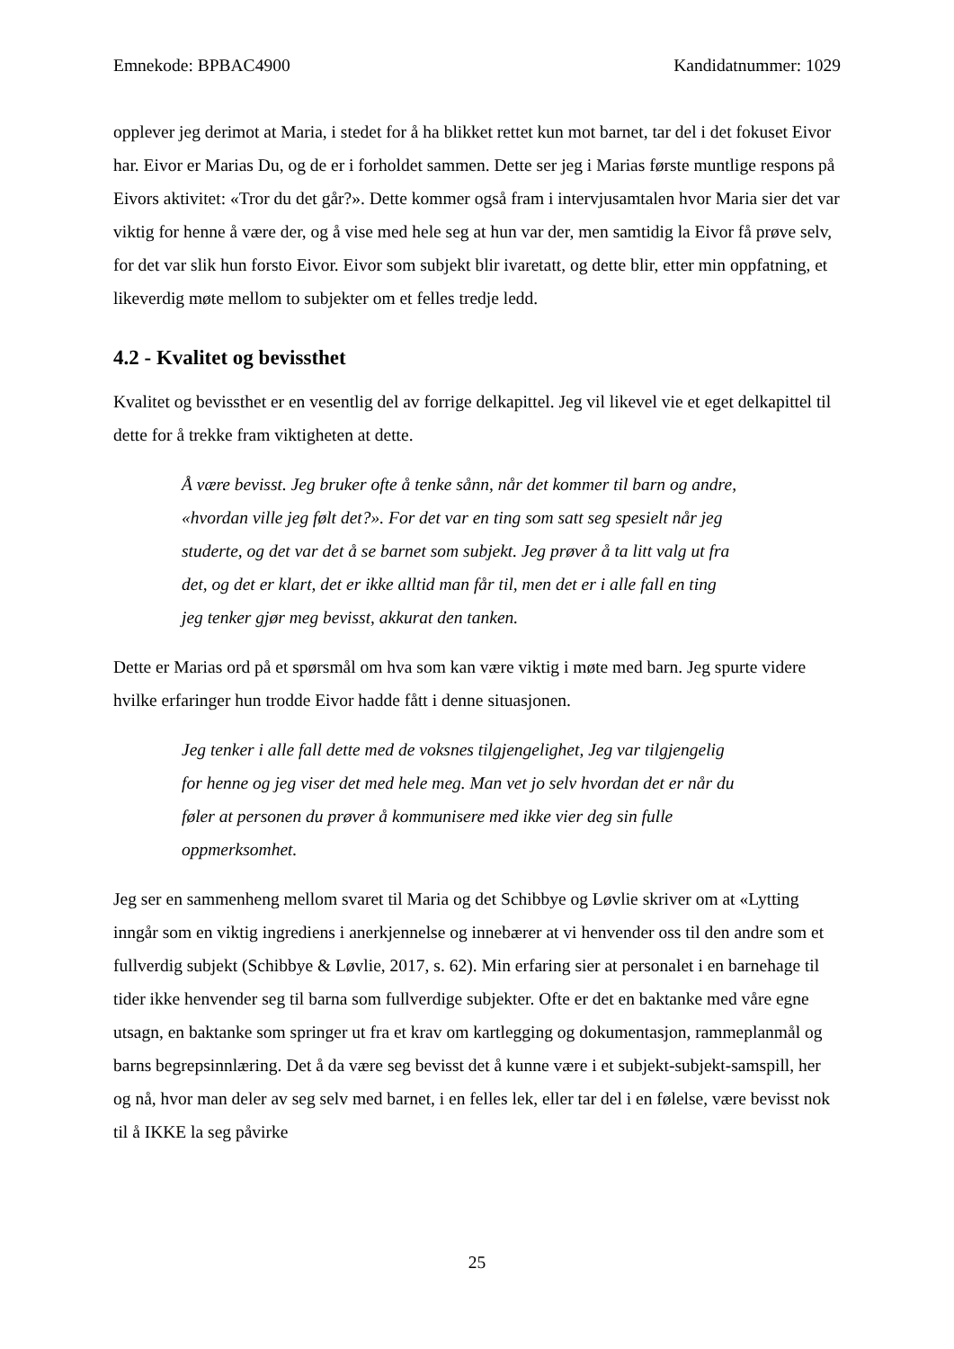Emnekode: BPBAC4900 Kandidatnummer: 1029
opplever jeg derimot at Maria, i stedet for å ha blikket rettet kun mot barnet, tar del i det fokuset Eivor har. Eivor er Marias Du, og de er i forholdet sammen. Dette ser jeg i Marias første muntlige respons på Eivors aktivitet: «Tror du det går?». Dette kommer også fram i intervjusamtalen hvor Maria sier det var viktig for henne å være der, og å vise med hele seg at hun var der, men samtidig la Eivor få prøve selv, for det var slik hun forsto Eivor. Eivor som subjekt blir ivaretatt, og dette blir, etter min oppfatning, et likeverdig møte mellom to subjekter om et felles tredje ledd.
4.2 - Kvalitet og bevissthet
Kvalitet og bevissthet er en vesentlig del av forrige delkapittel. Jeg vil likevel vie et eget delkapittel til dette for å trekke fram viktigheten at dette.
Å være bevisst. Jeg bruker ofte å tenke sånn, når det kommer til barn og andre, «hvordan ville jeg følt det?». For det var en ting som satt seg spesielt når jeg studerte, og det var det å se barnet som subjekt. Jeg prøver å ta litt valg ut fra det, og det er klart, det er ikke alltid man får til, men det er i alle fall en ting jeg tenker gjør meg bevisst, akkurat den tanken.
Dette er Marias ord på et spørsmål om hva som kan være viktig i møte med barn. Jeg spurte videre hvilke erfaringer hun trodde Eivor hadde fått i denne situasjonen.
Jeg tenker i alle fall dette med de voksnes tilgjengelighet, Jeg var tilgjengelig for henne og jeg viser det med hele meg. Man vet jo selv hvordan det er når du føler at personen du prøver å kommunisere med ikke vier deg sin fulle oppmerksomhet.
Jeg ser en sammenheng mellom svaret til Maria og det Schibbye og Løvlie skriver om at «Lytting inngår som en viktig ingrediens i anerkjennelse og innebærer at vi henvender oss til den andre som et fullverdig subjekt (Schibbye & Løvlie, 2017, s. 62). Min erfaring sier at personalet i en barnehage til tider ikke henvender seg til barna som fullverdige subjekter. Ofte er det en baktanke med våre egne utsagn, en baktanke som springer ut fra et krav om kartlegging og dokumentasjon, rammeplanmål og barns begrepsinnlæring. Det å da være seg bevisst det å kunne være i et subjekt-subjekt-samspill, her og nå, hvor man deler av seg selv med barnet, i en felles lek, eller tar del i en følelse, være bevisst nok til å IKKE la seg påvirke
25